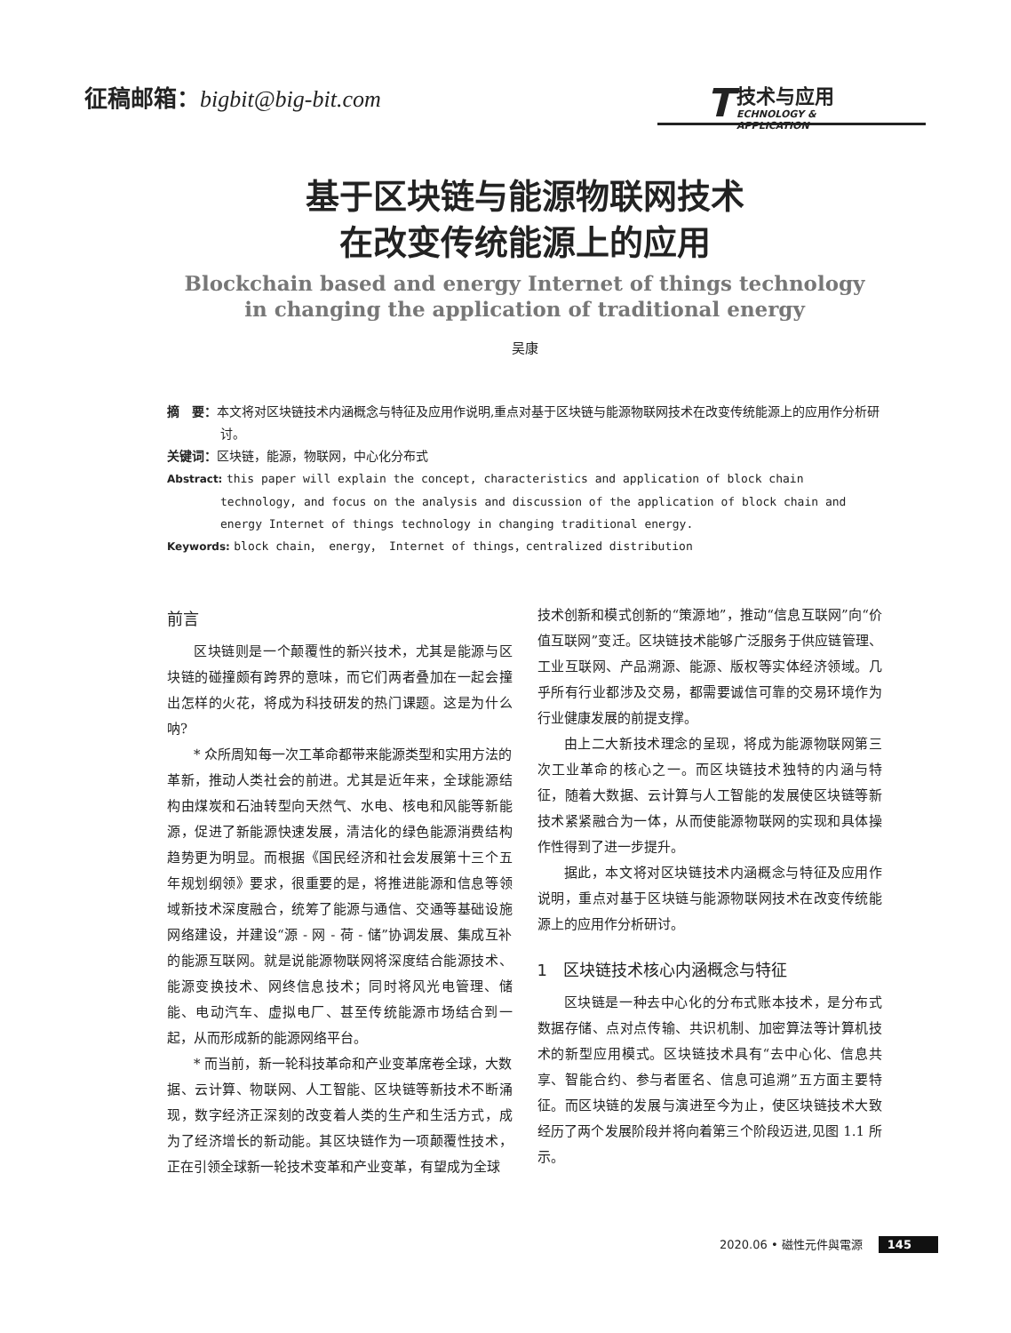征稿邮箱：bigbit@big-bit.com
T
技术与应用
ECHNOLOGY & APPLICATION
基于区块链与能源物联网技术
在改变传统能源上的应用
Blockchain based and energy Internet of things technology
in changing the application of traditional energy
吴康
摘　要：本文将对区块链技术内涵概念与特征及应用作说明,重点对基于区块链与能源物联网技术在改变传统能源上的应用作分析研讨。
关键词：区块链，能源，物联网，中心化分布式
Abstract: this paper will explain the concept, characteristics and application of block chain technology, and focus on the analysis and discussion of the application of block chain and energy Internet of things technology in changing traditional energy.
Keywords: block chain， energy， Internet of things，centralized distribution
前言
区块链则是一个颠覆性的新兴技术，尤其是能源与区块链的碰撞颇有跨界的意味，而它们两者叠加在一起会撞出怎样的火花，将成为科技研发的热门课题。这是为什么呐?
* 众所周知每一次工革命都带来能源类型和实用方法的革新，推动人类社会的前进。尤其是近年来，全球能源结构由煤炭和石油转型向天然气、水电、核电和风能等新能源，促进了新能源快速发展，清洁化的绿色能源消费结构趋势更为明显。而根据《国民经济和社会发展第十三个五年规划纲领》要求，很重要的是，将推进能源和信息等领域新技术深度融合，统筹了能源与通信、交通等基础设施网络建设，并建设“源 - 网 - 荷 - 储”协调发展、集成互补的能源互联网。就是说能源物联网将深度结合能源技术、能源变换技术、网终信息技术；同时将风光电管理、储能、电动汽车、虚拟电厂、甚至传统能源市场结合到一起，从而形成新的能源网络平台。
* 而当前，新一轮科技革命和产业变革席卷全球，大数据、云计算、物联网、人工智能、区块链等新技术不断涌现，数字经济正深刻的改变着人类的生产和生活方式，成为了经济增长的新动能。其区块链作为一项颠覆性技术，正在引领全球新一轮技术变革和产业变革，有望成为全球
技术创新和模式创新的“策源地”，推动“信息互联网”向“价值互联网”变迁。区块链技术能够广泛服务于供应链管理、工业互联网、产品溯源、能源、版权等实体经济领域。几乎所有行业都涉及交易，都需要诚信可靠的交易环境作为行业健康发展的前提支撑。
由上二大新技术理念的呈现，将成为能源物联网第三次工业革命的核心之一。而区块链技术独特的内涵与特征，随着大数据、云计算与人工智能的发展使区块链等新技术紧紧融合为一体，从而使能源物联网的实现和具体操作性得到了进一步提升。
据此，本文将对区块链技术内涵概念与特征及应用作说明，重点对基于区块链与能源物联网技术在改变传统能源上的应用作分析研讨。
1　区块链技术核心内涵概念与特征
区块链是一种去中心化的分布式账本技术，是分布式数据存储、点对点传输、共识机制、加密算法等计算机技术的新型应用模式。区块链技术具有“去中心化、信息共享、智能合约、参与者匿名、信息可追溯”五方面主要特征。而区块链的发展与演进至今为止，使区块链技术大致经历了两个发展阶段并将向着第三个阶段迈进,见图 1.1 所示。
2020.06 • 磁性元件與電源 145